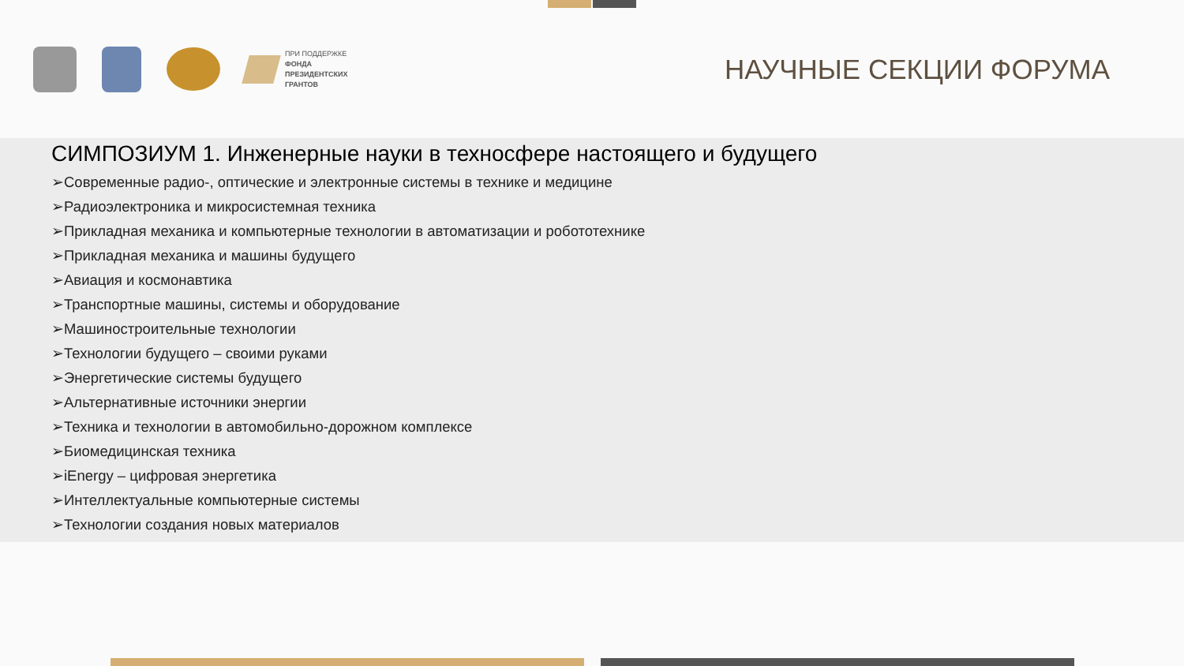ПРИ ПОДДЕРЖКЕ
ФОНДА
ПРЕЗИДЕНТСКИХ
ГРАНТОВ
НАУЧНЫЕ СЕКЦИИ ФОРУМА
СИМПОЗИУМ 1. Инженерные науки в техносфере настоящего и будущего
➢Современные радио-, оптические и электронные системы в технике и медицине
➢Радиоэлектроника и микросистемная техника
➢Прикладная механика и компьютерные технологии в автоматизации и робототехнике
➢Прикладная механика и машины будущего
➢Авиация и космонавтика
➢Транспортные машины, системы и оборудование
➢Машиностроительные технологии
➢Технологии будущего – своими руками
➢Энергетические системы будущего
➢Альтернативные источники энергии
➢Техника и технологии в автомобильно-дорожном комплексе
➢Биомедицинская техника
➢iEnergy – цифровая энергетика
➢Интеллектуальные компьютерные системы
➢Технологии создания новых материалов